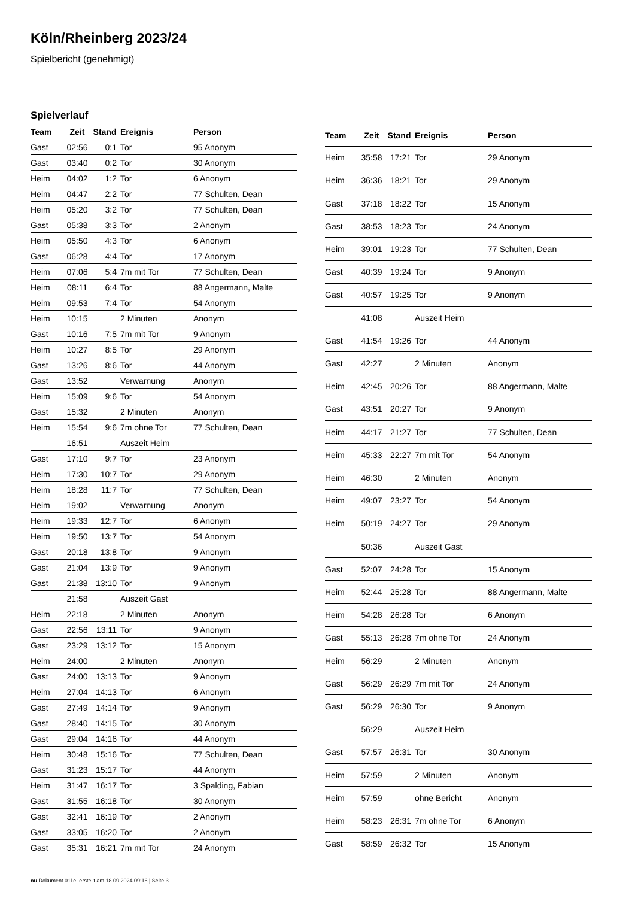Köln/Rheinberg 2023/24
Spielbericht (genehmigt)
Spielverlauf
| Team | Zeit | Stand | Ereignis | Person |
| --- | --- | --- | --- | --- |
| Gast | 02:56 | 0:1 | Tor | 95 Anonym |
| Gast | 03:40 | 0:2 | Tor | 30 Anonym |
| Heim | 04:02 | 1:2 | Tor | 6 Anonym |
| Heim | 04:47 | 2:2 | Tor | 77 Schulten, Dean |
| Heim | 05:20 | 3:2 | Tor | 77 Schulten, Dean |
| Gast | 05:38 | 3:3 | Tor | 2 Anonym |
| Heim | 05:50 | 4:3 | Tor | 6 Anonym |
| Gast | 06:28 | 4:4 | Tor | 17 Anonym |
| Heim | 07:06 | 5:4 | 7m mit Tor | 77 Schulten, Dean |
| Heim | 08:11 | 6:4 | Tor | 88 Angermann, Malte |
| Heim | 09:53 | 7:4 | Tor | 54 Anonym |
| Heim | 10:15 | | 2 Minuten | Anonym |
| Gast | 10:16 | 7:5 | 7m mit Tor | 9 Anonym |
| Heim | 10:27 | 8:5 | Tor | 29 Anonym |
| Gast | 13:26 | 8:6 | Tor | 44 Anonym |
| Gast | 13:52 | | Verwarnung | Anonym |
| Heim | 15:09 | 9:6 | Tor | 54 Anonym |
| Gast | 15:32 | | 2 Minuten | Anonym |
| Heim | 15:54 | 9:6 | 7m ohne Tor | 77 Schulten, Dean |
| | 16:51 | | Auszeit Heim | |
| Gast | 17:10 | 9:7 | Tor | 23 Anonym |
| Heim | 17:30 | 10:7 | Tor | 29 Anonym |
| Heim | 18:28 | 11:7 | Tor | 77 Schulten, Dean |
| Heim | 19:02 | | Verwarnung | Anonym |
| Heim | 19:33 | 12:7 | Tor | 6 Anonym |
| Heim | 19:50 | 13:7 | Tor | 54 Anonym |
| Gast | 20:18 | 13:8 | Tor | 9 Anonym |
| Gast | 21:04 | 13:9 | Tor | 9 Anonym |
| Gast | 21:38 | 13:10 | Tor | 9 Anonym |
| | 21:58 | | Auszeit Gast | |
| Heim | 22:18 | | 2 Minuten | Anonym |
| Gast | 22:56 | 13:11 | Tor | 9 Anonym |
| Gast | 23:29 | 13:12 | Tor | 15 Anonym |
| Heim | 24:00 | | 2 Minuten | Anonym |
| Gast | 24:00 | 13:13 | Tor | 9 Anonym |
| Heim | 27:04 | 14:13 | Tor | 6 Anonym |
| Gast | 27:49 | 14:14 | Tor | 9 Anonym |
| Gast | 28:40 | 14:15 | Tor | 30 Anonym |
| Gast | 29:04 | 14:16 | Tor | 44 Anonym |
| Heim | 30:48 | 15:16 | Tor | 77 Schulten, Dean |
| Gast | 31:23 | 15:17 | Tor | 44 Anonym |
| Heim | 31:47 | 16:17 | Tor | 3 Spalding, Fabian |
| Gast | 31:55 | 16:18 | Tor | 30 Anonym |
| Gast | 32:41 | 16:19 | Tor | 2 Anonym |
| Gast | 33:05 | 16:20 | Tor | 2 Anonym |
| Gast | 35:31 | 16:21 | 7m mit Tor | 24 Anonym |
| Team | Zeit | Stand | Ereignis | Person |
| --- | --- | --- | --- | --- |
| Heim | 35:58 | 17:21 | Tor | 29 Anonym |
| Heim | 36:36 | 18:21 | Tor | 29 Anonym |
| Gast | 37:18 | 18:22 | Tor | 15 Anonym |
| Gast | 38:53 | 18:23 | Tor | 24 Anonym |
| Heim | 39:01 | 19:23 | Tor | 77 Schulten, Dean |
| Gast | 40:39 | 19:24 | Tor | 9 Anonym |
| Gast | 40:57 | 19:25 | Tor | 9 Anonym |
| | 41:08 | | Auszeit Heim | |
| Gast | 41:54 | 19:26 | Tor | 44 Anonym |
| Gast | 42:27 | | 2 Minuten | Anonym |
| Heim | 42:45 | 20:26 | Tor | 88 Angermann, Malte |
| Gast | 43:51 | 20:27 | Tor | 9 Anonym |
| Heim | 44:17 | 21:27 | Tor | 77 Schulten, Dean |
| Heim | 45:33 | 22:27 | 7m mit Tor | 54 Anonym |
| Heim | 46:30 | | 2 Minuten | Anonym |
| Heim | 49:07 | 23:27 | Tor | 54 Anonym |
| Heim | 50:19 | 24:27 | Tor | 29 Anonym |
| | 50:36 | | Auszeit Gast | |
| Gast | 52:07 | 24:28 | Tor | 15 Anonym |
| Heim | 52:44 | 25:28 | Tor | 88 Angermann, Malte |
| Heim | 54:28 | 26:28 | Tor | 6 Anonym |
| Gast | 55:13 | 26:28 | 7m ohne Tor | 24 Anonym |
| Heim | 56:29 | | 2 Minuten | Anonym |
| Gast | 56:29 | 26:29 | 7m mit Tor | 24 Anonym |
| Gast | 56:29 | 26:30 | Tor | 9 Anonym |
| | 56:29 | | Auszeit Heim | |
| Gast | 57:57 | 26:31 | Tor | 30 Anonym |
| Heim | 57:59 | | 2 Minuten | Anonym |
| Heim | 57:59 | | ohne Bericht | Anonym |
| Heim | 58:23 | 26:31 | 7m ohne Tor | 6 Anonym |
| Gast | 58:59 | 26:32 | Tor | 15 Anonym |
nu.Dokument 011e, erstellt am 18.09.2024 09:16 | Seite 3